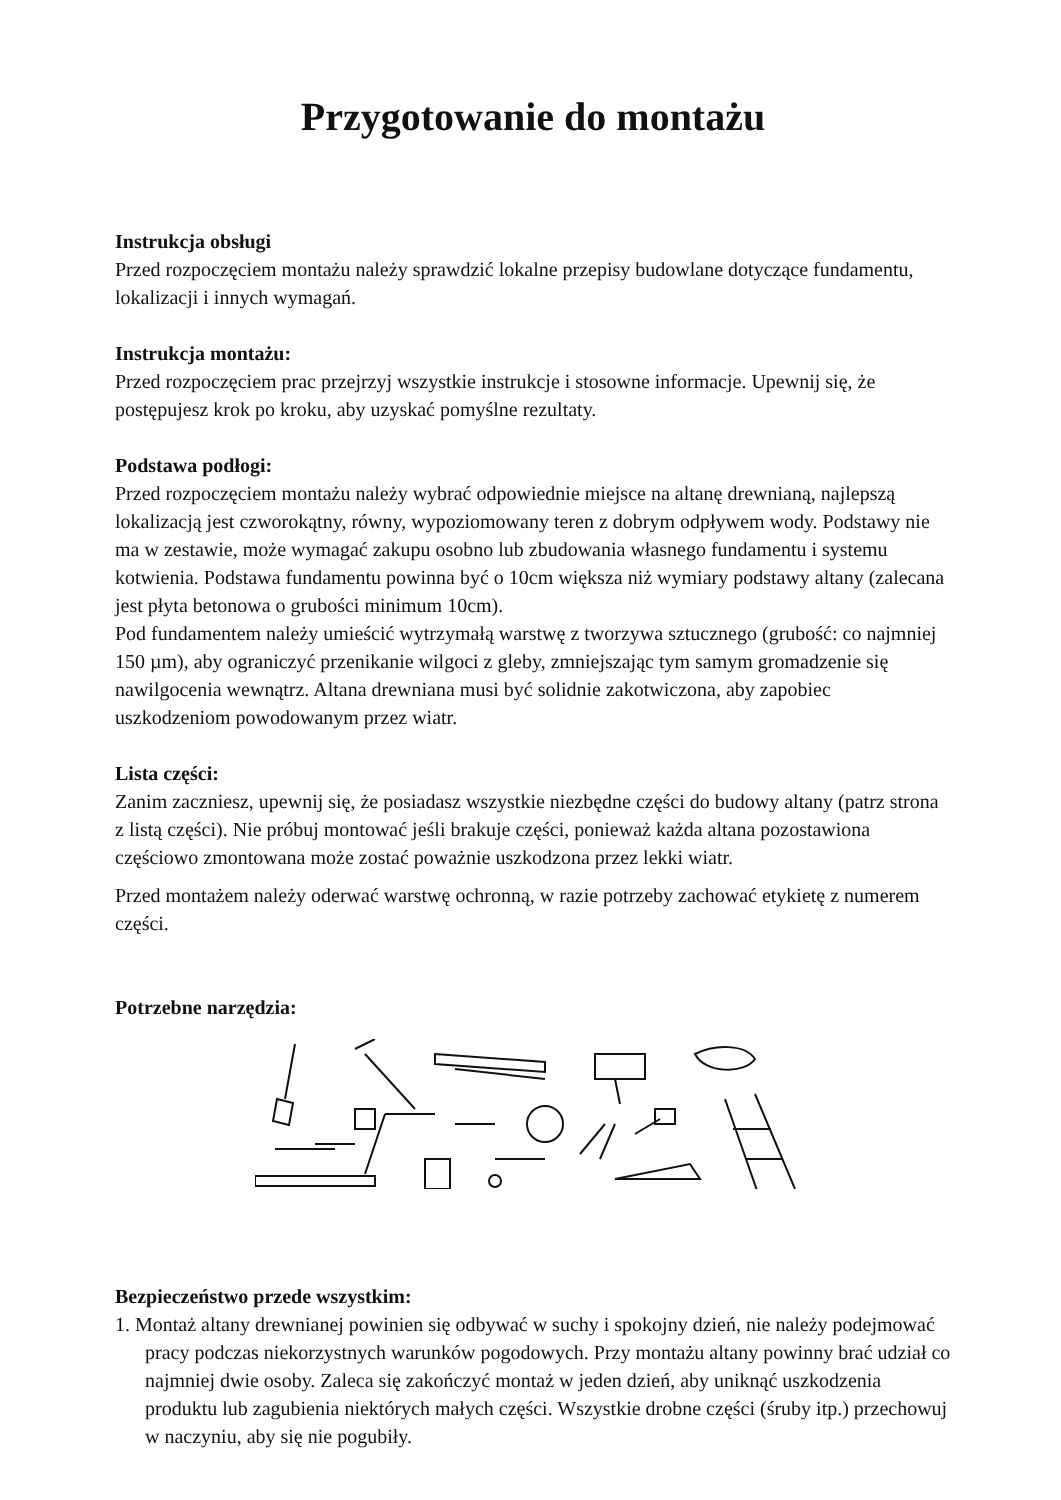Przygotowanie do montażu
Instrukcja obsługi
Przed rozpoczęciem montażu należy sprawdzić lokalne przepisy budowlane dotyczące fundamentu, lokalizacji i innych wymagań.
Instrukcja montażu:
Przed rozpoczęciem prac przejrzyj wszystkie instrukcje i stosowne informacje. Upewnij się, że postępujesz krok po kroku, aby uzyskać pomyślne rezultaty.
Podstawa podłogi:
Przed rozpoczęciem montażu należy wybrać odpowiednie miejsce na altanę drewnianą, najlepszą lokalizacją jest czworokątny, równy, wypoziomowany teren z dobrym odpływem wody. Podstawy nie ma w zestawie, może wymagać zakupu osobno lub zbudowania własnego fundamentu i systemu kotwienia. Podstawa fundamentu powinna być o 10cm większa niż wymiary podstawy altany (zalecana jest płyta betonowa o grubości minimum 10cm).
Pod fundamentem należy umieścić wytrzymałą warstwę z tworzywa sztucznego (grubość: co najmniej 150 µm), aby ograniczyć przenikanie wilgoci z gleby, zmniejszając tym samym gromadzenie się nawilgocenia wewnątrz. Altana drewniana musi być solidnie zakotwiczona, aby zapobiec uszkodzeniom powodowanym przez wiatr.
Lista części:
Zanim zaczniesz, upewnij się, że posiadasz wszystkie niezbędne części do budowy altany (patrz strona z listą części). Nie próbuj montować jeśli brakuje części, ponieważ każda altana pozostawiona częściowo zmontowana może zostać poważnie uszkodzona przez lekki wiatr.
Przed montażem należy oderwać warstwę ochronną, w razie potrzeby zachować etykietę z numerem części.
Potrzebne narzędzia:
Bezpieczeństwo przede wszystkim:
1. Montaż altany drewnianej powinien się odbywać w suchy i spokojny dzień, nie należy podejmować pracy podczas niekorzystnych warunków pogodowych. Przy montażu altany powinny brać udział co najmniej dwie osoby. Zaleca się zakończyć montaż w jeden dzień, aby uniknąć uszkodzenia produktu lub zagubienia niektórych małych części. Wszystkie drobne części (śruby itp.) przechowuj w naczyniu, aby się nie pogubiły.